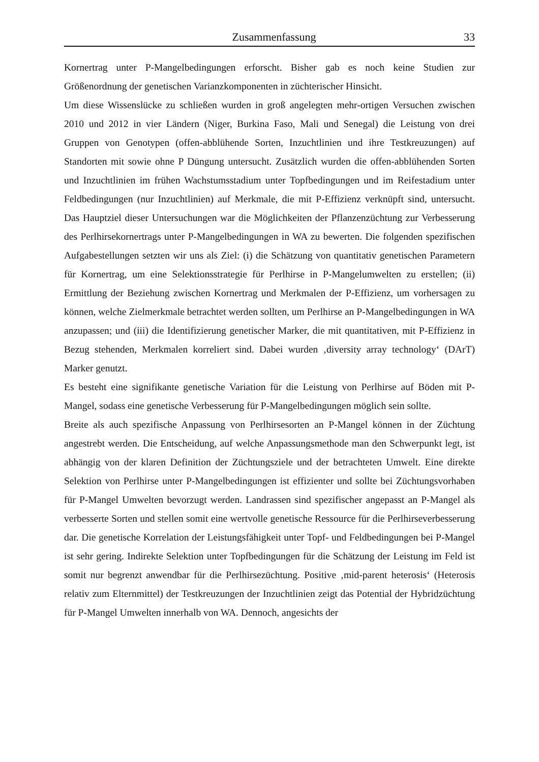Zusammenfassung 33
Kornertrag unter P-Mangelbedingungen erforscht. Bisher gab es noch keine Studien zur Größenordnung der genetischen Varianzkomponenten in züchterischer Hinsicht.
Um diese Wissenslücke zu schließen wurden in groß angelegten mehr-ortigen Versuchen zwischen 2010 und 2012 in vier Ländern (Niger, Burkina Faso, Mali und Senegal) die Leistung von drei Gruppen von Genotypen (offen-abblühende Sorten, Inzuchtlinien und ihre Testkreuzungen) auf Standorten mit sowie ohne P Düngung untersucht. Zusätzlich wurden die offen-abblühenden Sorten und Inzuchtlinien im frühen Wachstumsstadium unter Topfbedingungen und im Reifestadium unter Feldbedingungen (nur Inzuchtlinien) auf Merkmale, die mit P-Effizienz verknüpft sind, untersucht. Das Hauptziel dieser Untersuchungen war die Möglichkeiten der Pflanzenzüchtung zur Verbesserung des Perlhirsekornertrags unter P-Mangelbedingungen in WA zu bewerten. Die folgenden spezifischen Aufgabestellungen setzten wir uns als Ziel: (i) die Schätzung von quantitativ genetischen Parametern für Kornertrag, um eine Selektionsstrategie für Perlhirse in P-Mangelumwelten zu erstellen; (ii) Ermittlung der Beziehung zwischen Kornertrag und Merkmalen der P-Effizienz, um vorhersagen zu können, welche Zielmerkmale betrachtet werden sollten, um Perlhirse an P-Mangelbedingungen in WA anzupassen; und (iii) die Identifizierung genetischer Marker, die mit quantitativen, mit P-Effizienz in Bezug stehenden, Merkmalen korreliert sind. Dabei wurden ‚diversity array technology‘ (DArT) Marker genutzt.
Es besteht eine signifikante genetische Variation für die Leistung von Perlhirse auf Böden mit P-Mangel, sodass eine genetische Verbesserung für P-Mangelbedingungen möglich sein sollte.
Breite als auch spezifische Anpassung von Perlhirsesorten an P-Mangel können in der Züchtung angestrebt werden. Die Entscheidung, auf welche Anpassungsmethode man den Schwerpunkt legt, ist abhängig von der klaren Definition der Züchtungsziele und der betrachteten Umwelt. Eine direkte Selektion von Perlhirse unter P-Mangelbedingungen ist effizienter und sollte bei Züchtungsvorhaben für P-Mangel Umwelten bevorzugt werden. Landrassen sind spezifischer angepasst an P-Mangel als verbesserte Sorten und stellen somit eine wertvolle genetische Ressource für die Perlhirseverbesserung dar. Die genetische Korrelation der Leistungsfähigkeit unter Topf- und Feldbedingungen bei P-Mangel ist sehr gering. Indirekte Selektion unter Topfbedingungen für die Schätzung der Leistung im Feld ist somit nur begrenzt anwendbar für die Perlhirsezüchtung. Positive ‚mid-parent heterosis‘ (Heterosis relativ zum Elternmittel) der Testkreuzungen der Inzuchtlinien zeigt das Potential der Hybridzüchtung für P-Mangel Umwelten innerhalb von WA. Dennoch, angesichts der